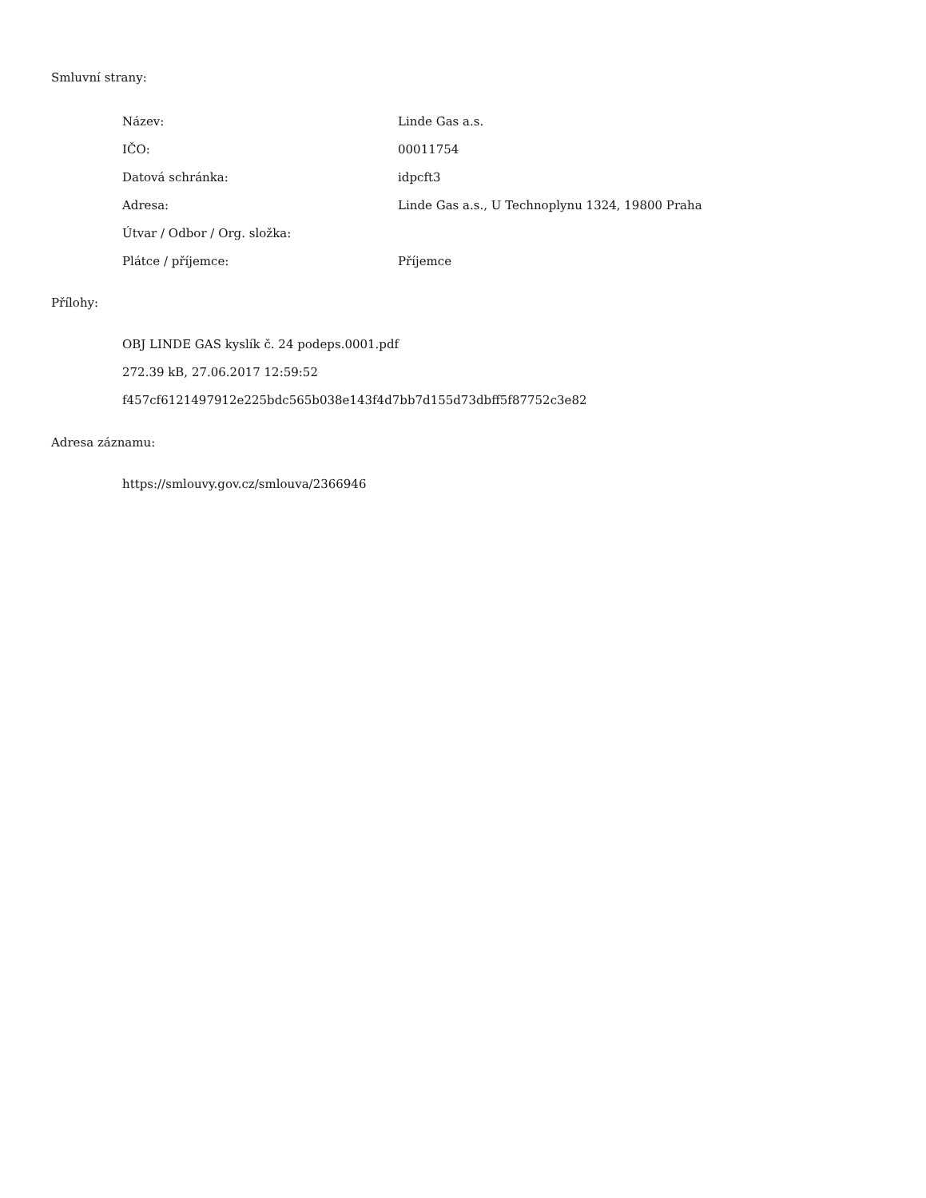Smluvní strany:
| Název: | Linde Gas a.s. |
| IČO: | 00011754 |
| Datová schránka: | idpcft3 |
| Adresa: | Linde Gas a.s., U Technoplynu 1324, 19800 Praha |
| Útvar / Odbor / Org. složka: | |
| Plátce / příjemce: | Příjemce |
Přílohy:
OBJ LINDE GAS kyslík č. 24 podeps.0001.pdf
272.39 kB, 27.06.2017 12:59:52
f457cf6121497912e225bdc565b038e143f4d7bb7d155d73dbff5f87752c3e82
Adresa záznamu:
https://smlouvy.gov.cz/smlouva/2366946